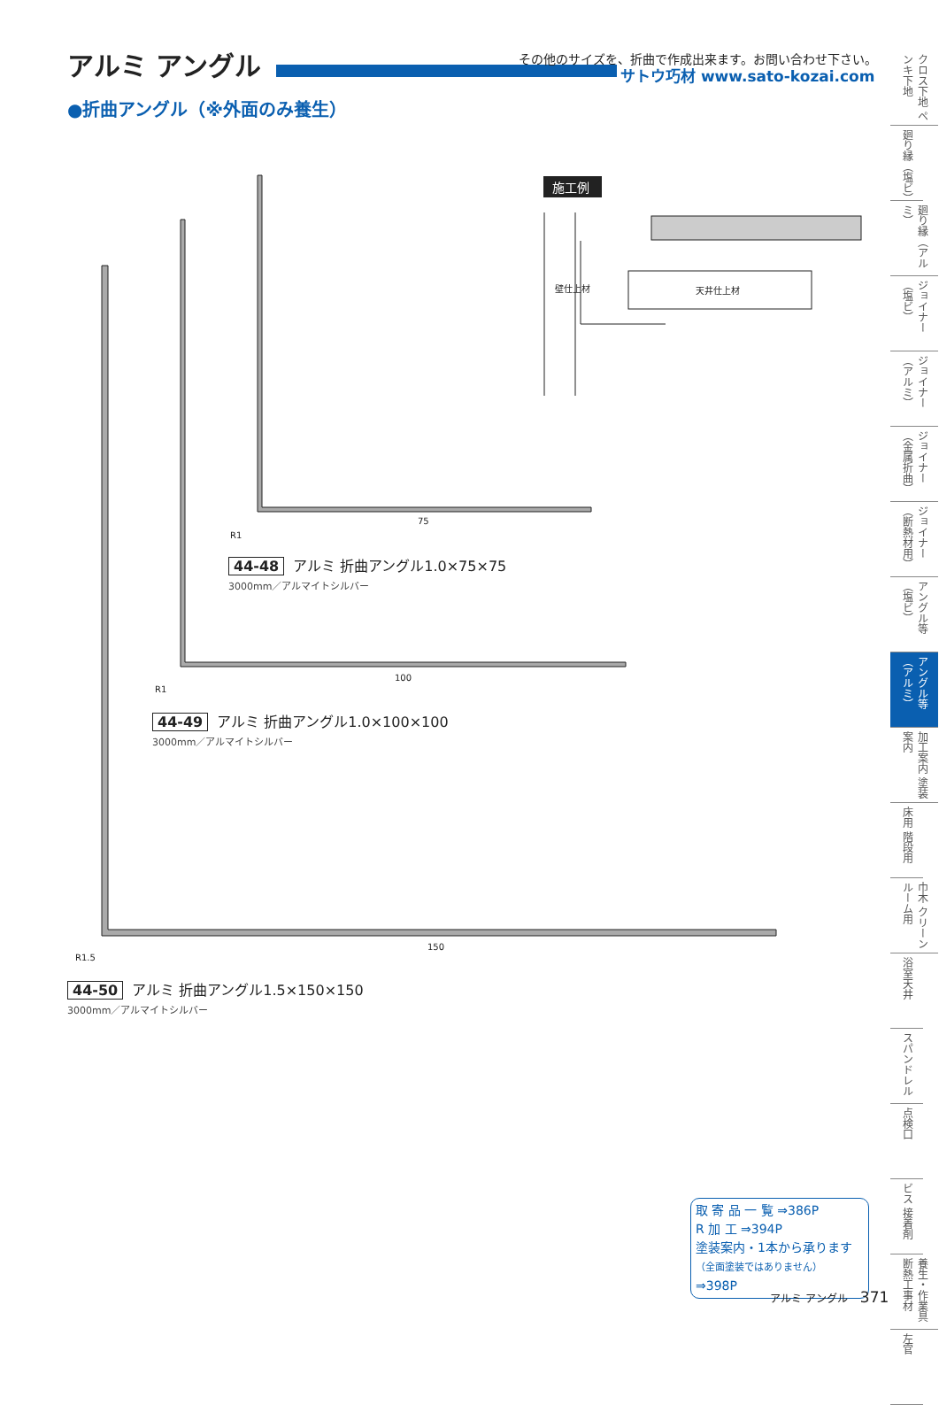アルミ アングル
その他のサイズを、折曲で作成出来ます。お問い合わせ下さい。
サトウ巧材 www.sato-kozai.com
●折曲アングル（※外面のみ養生）
75
100
150
R1
R1
R1.5
天井仕上材
壁仕上材
施工例
44-48 アルミ 折曲アングル1.0×75×75
3000mm／アルマイトシルバー
44-49 アルミ 折曲アングル1.0×100×100
3000mm／アルマイトシルバー
44-50 アルミ 折曲アングル1.5×150×150
3000mm／アルマイトシルバー
クロス下地 ペンキ下地
廻り縁（塩ビ）
廻り縁（アルミ）
ジョイナー（塩ビ）
ジョイナー（アルミ）
ジョイナー（金属折曲）
ジョイナー（断熱材用）
アングル等（塩ビ）
アングル等（アルミ）
加工案内 塗装案内
床用 階段用
巾木 クリーンルーム用
浴室天井
スパンドレル
点検口
ビス 接着剤
養生・作業具 断熱工事材
左官
取 寄 品 一 覧 ⇒386P
R 加 工 ⇒394P
塗装案内・1本から承ります
（全面塗装ではありません） ⇒398P
アルミ アングル 371